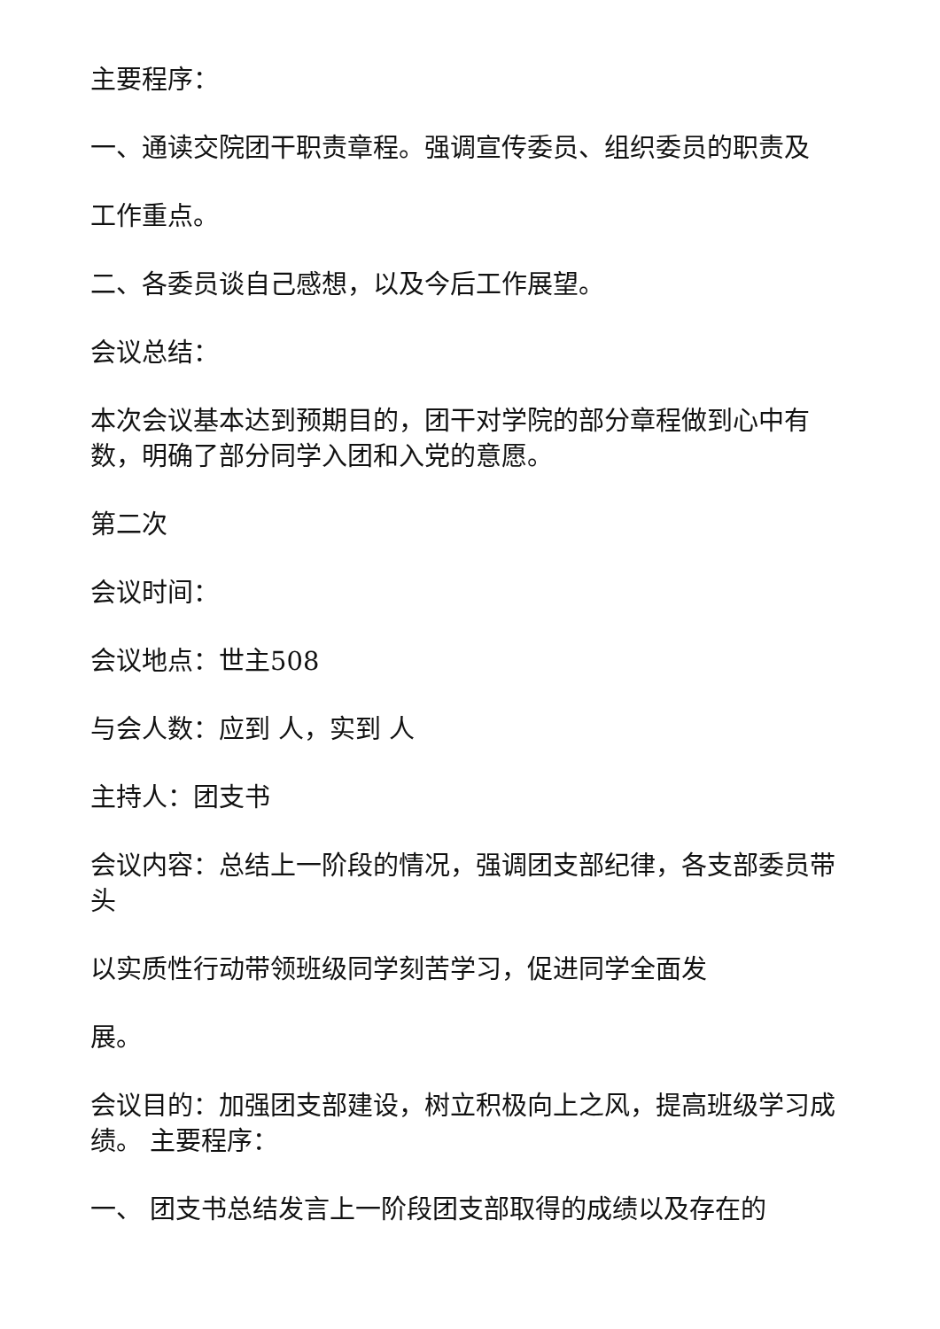主要程序：
一、通读交院团干职责章程。强调宣传委员、组织委员的职责及
工作重点。
二、各委员谈自己感想，以及今后工作展望。
会议总结：
本次会议基本达到预期目的，团干对学院的部分章程做到心中有数，明确了部分同学入团和入党的意愿。
第二次
会议时间：
会议地点：世主508
与会人数：应到 人，实到 人
主持人：团支书
会议内容：总结上一阶段的情况，强调团支部纪律，各支部委员带头
以实质性行动带领班级同学刻苦学习，促进同学全面发
展。
会议目的：加强团支部建设，树立积极向上之风，提高班级学习成绩。 主要程序：
一、 团支书总结发言上一阶段团支部取得的成绩以及存在的